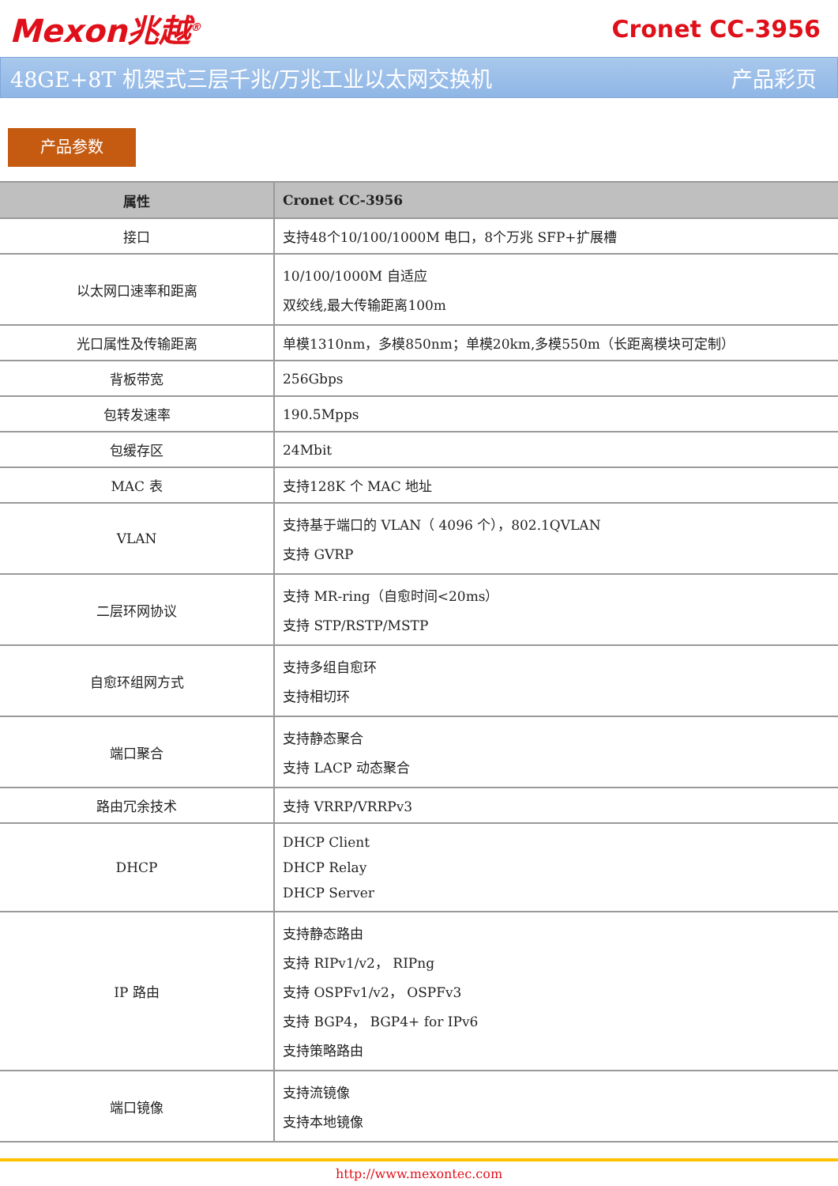Mexon兆越<sup>®</sup> Cronet CC-3956
48GE+8T 机架式三层千兆/万兆工业以太网交换机 产品彩页
产品参数
| 属性 | Cronet CC-3956 |
| --- | --- |
| 接口 | 支持48个10/100/1000M 电口，8个万兆 SFP+扩展槽 |
| 以太网口速率和距离 | 10/100/1000M 自适应 双绞线,最大传输距离100m |
| 光口属性及传输距离 | 单模1310nm，多模850nm；单模20km,多模550m（长距离模块可定制） |
| 背板带宽 | 256Gbps |
| 包转发速率 | 190.5Mpps |
| 包缓存区 | 24Mbit |
| MAC 表 | 支持128K 个 MAC 地址 |
| VLAN | 支持基于端口的 VLAN（ 4096 个），802.1QVLAN 支持 GVRP |
| 二层环网协议 | 支持 MR-ring（自愈时间<20ms） 支持 STP/RSTP/MSTP |
| 自愈环组网方式 | 支持多组自愈环 支持相切环 |
| 端口聚合 | 支持静态聚合 支持 LACP 动态聚合 |
| 路由冗余技术 | 支持 VRRP/VRRPv3 |
| DHCP | DHCP Client DHCP Relay DHCP Server |
| IP 路由 | 支持静态路由 支持 RIPv1/v2， RIPng 支持 OSPFv1/v2， OSPFv3 支持 BGP4， BGP4+ for IPv6 支持策略路由 |
| 端口镜像 | 支持流镜像 支持本地镜像 |
http://www.mexontec.com